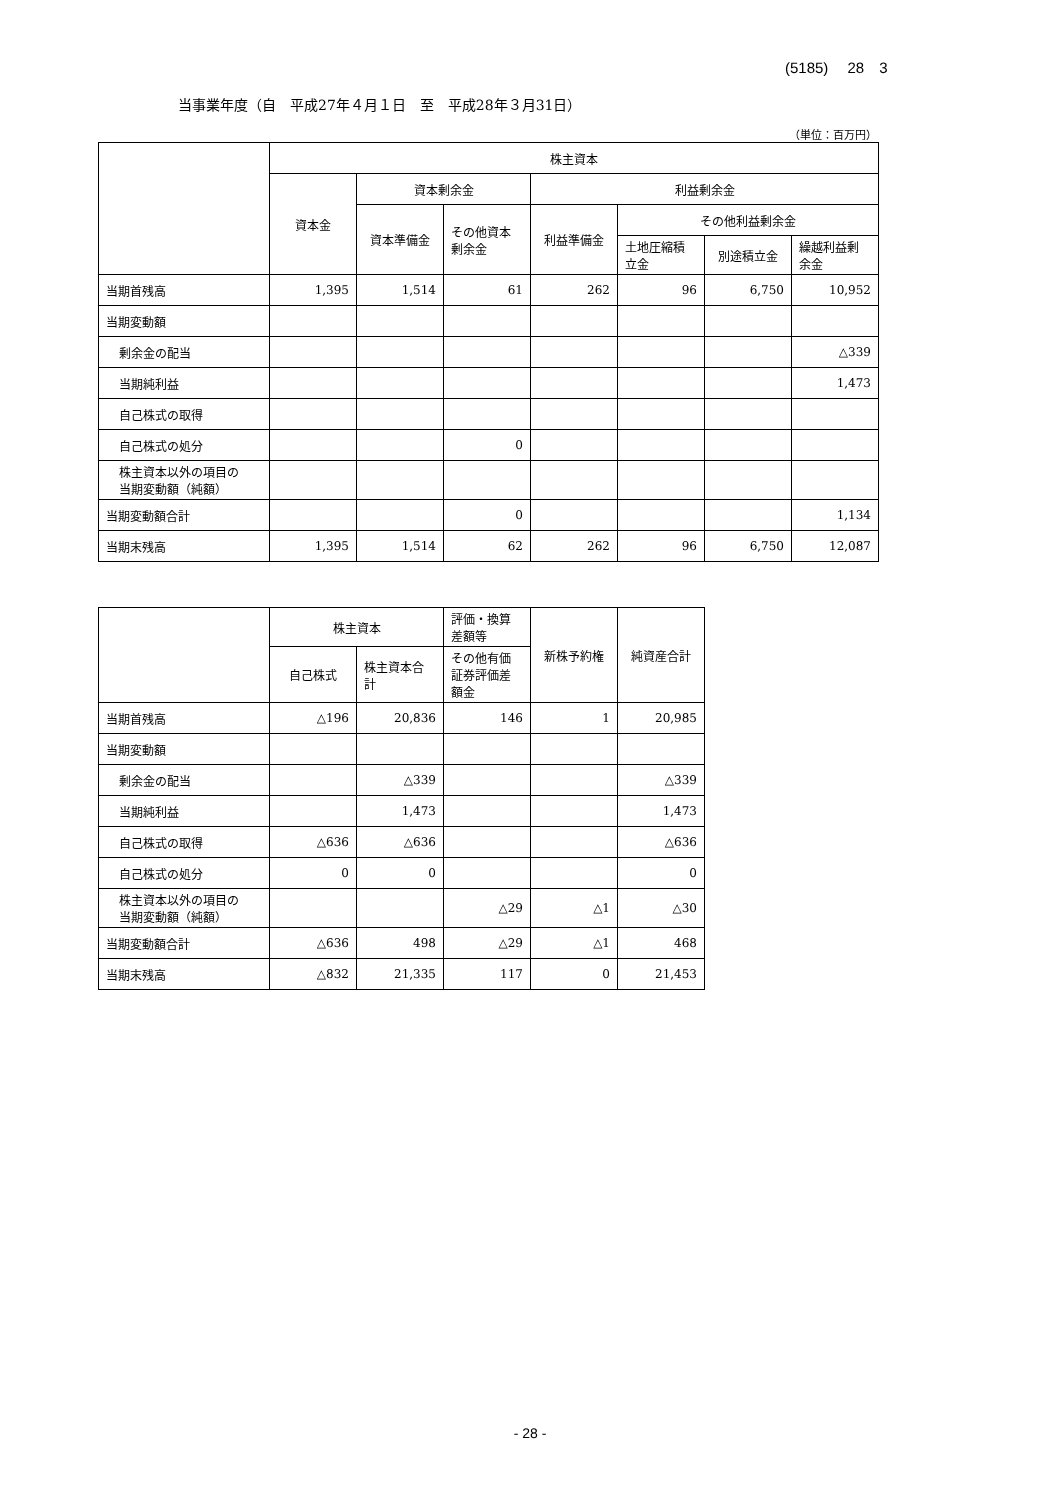(5185)　 28　3
当事業年度（自　平成27年４月１日　至　平成28年３月31日）
（単位：百万円）
| | 株主資本 | | | | | | |
| --- | --- | --- | --- | --- | --- | --- | --- |
| | 資本金 | 資本剰余金 | | 利益剰余金 | | | |
| | | 資本準備金 | その他資本 剰余金 | 利益準備金 | その他利益剰余金 | | |
| | | | | | 土地圧縮積 立金 | 別途積立金 | 繰越利益剰 余金 |
| 当期首残高 | 1,395 | 1,514 | 61 | 262 | 96 | 6,750 | 10,952 |
| 当期変動額 | | | | | | | |
| 剰余金の配当 | | | | | | | △339 |
| 当期純利益 | | | | | | | 1,473 |
| 自己株式の取得 | | | | | | | |
| 自己株式の処分 | | | 0 | | | | |
| 株主資本以外の項目の 当期変動額（純額） | | | | | | | |
| 当期変動額合計 | | | 0 | | | | 1,134 |
| 当期末残高 | 1,395 | 1,514 | 62 | 262 | 96 | 6,750 | 12,087 |
| | 株主資本 | | 評価・換算 差額等 | 新株予約権 | 純資産合計 |
| --- | --- | --- | --- | --- | --- |
| | 自己株式 | 株主資本合 計 | その他有価 証券評価差 額金 | | |
| 当期首残高 | △196 | 20,836 | 146 | 1 | 20,985 |
| 当期変動額 | | | | | |
| 剰余金の配当 | | △339 | | | △339 |
| 当期純利益 | | 1,473 | | | 1,473 |
| 自己株式の取得 | △636 | △636 | | | △636 |
| 自己株式の処分 | 0 | 0 | | | 0 |
| 株主資本以外の項目の 当期変動額（純額） | | | △29 | △1 | △30 |
| 当期変動額合計 | △636 | 498 | △29 | △1 | 468 |
| 当期末残高 | △832 | 21,335 | 117 | 0 | 21,453 |
- 28 -